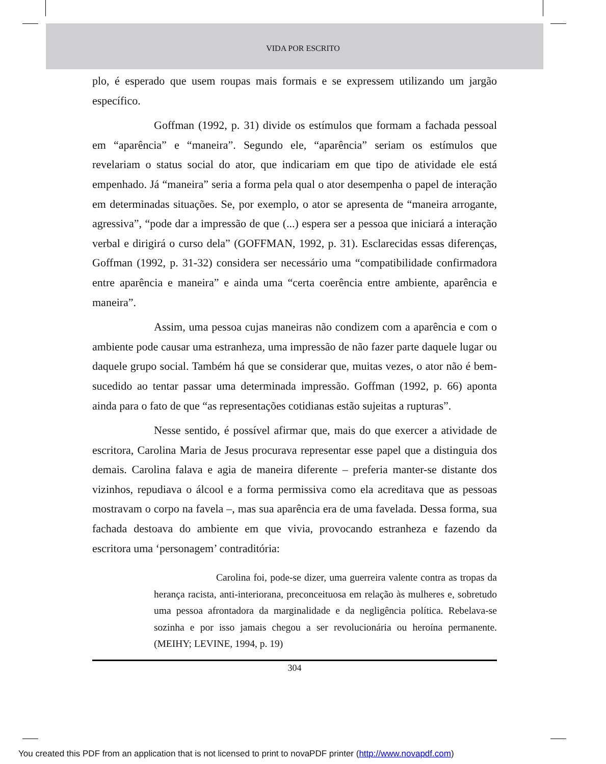VIDA POR ESCRITO
plo, é esperado que usem roupas mais formais e se expressem utilizando um jargão específico.
Goffman (1992, p. 31) divide os estímulos que formam a fachada pessoal em “aparência” e “maneira”. Segundo ele, “aparência” seriam os estímulos que revelariam o status social do ator, que indicariam em que tipo de atividade ele está empenhado. Já “maneira” seria a forma pela qual o ator desempenha o papel de interação em determinadas situações. Se, por exemplo, o ator se apresenta de “maneira arrogante, agressiva”, “pode dar a impressão de que (...) espera ser a pessoa que iniciará a interação verbal e dirigirá o curso dela” (GOFFMAN, 1992, p. 31). Esclarecidas essas diferenças, Goffman (1992, p. 31-32) considera ser necessário uma “compatibilidade confirmadora entre aparência e maneira” e ainda uma “certa coerência entre ambiente, aparência e maneira”.
Assim, uma pessoa cujas maneiras não condizem com a aparência e com o ambiente pode causar uma estranheza, uma impressão de não fazer parte daquele lugar ou daquele grupo social. Também há que se considerar que, muitas vezes, o ator não é bem-sucedido ao tentar passar uma determinada impressão. Goffman (1992, p. 66) aponta ainda para o fato de que “as representações cotidianas estão sujeitas a rupturas”.
Nesse sentido, é possível afirmar que, mais do que exercer a atividade de escritora, Carolina Maria de Jesus procurava representar esse papel que a distinguia dos demais. Carolina falava e agia de maneira diferente – preferia manter-se distante dos vizinhos, repudiava o álcool e a forma permissiva como ela acreditava que as pessoas mostravam o corpo na favela –, mas sua aparência era de uma favelada. Dessa forma, sua fachada destoava do ambiente em que vivia, provocando estranheza e fazendo da escritora uma ‘personagem’ contraditória:
Carolina foi, pode-se dizer, uma guerreira valente contra as tropas da herança racista, anti-interiorana, preconceituosa em relação às mulheres e, sobretudo uma pessoa afrontadora da marginalidade e da negligência política. Rebelava-se sozinha e por isso jamais chegou a ser revolucionária ou heroína permanente. (MEIHY; LEVINE, 1994, p. 19)
304
You created this PDF from an application that is not licensed to print to novaPDF printer (http://www.novapdf.com)